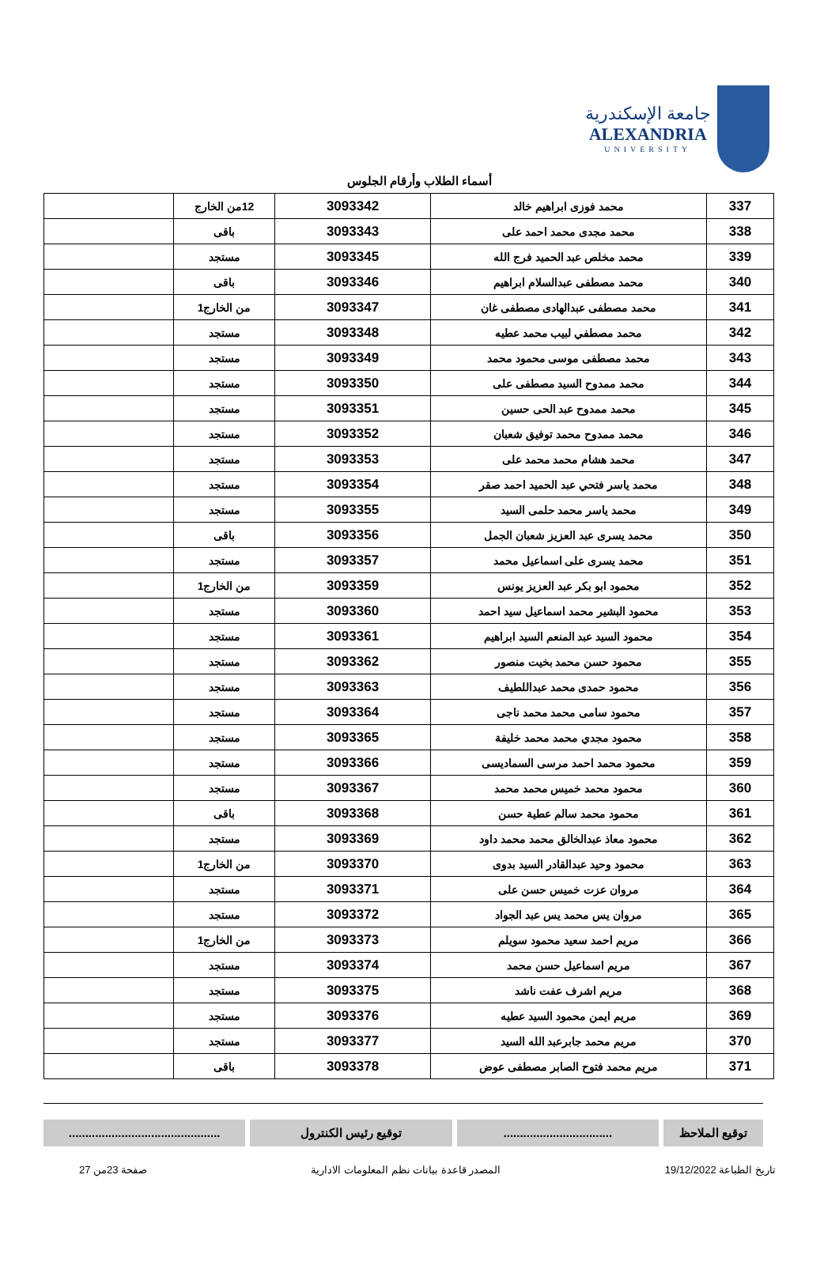جامعة الإسكندرية
ALEXANDRIA
UNIVERSITY
أسماء الطلاب وأرقام الجلوس
| 337 | محمد فوزى ابراهيم خالد | 3093342 | 12من الخارج | |
| 338 | محمد مجدى محمد احمد على | 3093343 | باقى | |
| 339 | محمد مخلص عبد الحميد فرج الله | 3093345 | مستجد | |
| 340 | محمد مصطفى عبدالسلام ابراهيم | 3093346 | باقى | |
| 341 | محمد مصطفى عبدالهادى مصطفى غان | 3093347 | من الخارج1 | |
| 342 | محمد مصطفي لبيب محمد عطيه | 3093348 | مستجد | |
| 343 | محمد مصطفى موسى محمود محمد | 3093349 | مستجد | |
| 344 | محمد ممدوح السيد مصطفى على | 3093350 | مستجد | |
| 345 | محمد ممدوح عبد الحى حسين | 3093351 | مستجد | |
| 346 | محمد ممدوح محمد توفيق شعبان | 3093352 | مستجد | |
| 347 | محمد هشام محمد محمد على | 3093353 | مستجد | |
| 348 | محمد ياسر فتحي عبد الحميد احمد صقر | 3093354 | مستجد | |
| 349 | محمد ياسر محمد حلمى السيد | 3093355 | مستجد | |
| 350 | محمد يسرى عبد العزيز شعبان الجمل | 3093356 | باقى | |
| 351 | محمد يسرى على اسماعيل محمد | 3093357 | مستجد | |
| 352 | محمود ابو بكر عبد العزيز يونس | 3093359 | من الخارج1 | |
| 353 | محمود البشير محمد اسماعيل سيد احمد | 3093360 | مستجد | |
| 354 | محمود السيد عبد المنعم السيد ابراهيم | 3093361 | مستجد | |
| 355 | محمود حسن محمد بخيت منصور | 3093362 | مستجد | |
| 356 | محمود حمدى محمد عبداللطيف | 3093363 | مستجد | |
| 357 | محمود سامى محمد محمد ناجى | 3093364 | مستجد | |
| 358 | محمود مجدي محمد محمد خليفة | 3093365 | مستجد | |
| 359 | محمود محمد احمد مرسى السماديسى | 3093366 | مستجد | |
| 360 | محمود محمد خميس محمد محمد | 3093367 | مستجد | |
| 361 | محمود محمد سالم عطية حسن | 3093368 | باقى | |
| 362 | محمود معاذ عبدالخالق محمد محمد داود | 3093369 | مستجد | |
| 363 | محمود وحيد عبدالقادر السيد بدوى | 3093370 | من الخارج1 | |
| 364 | مروان عزت خميس حسن على | 3093371 | مستجد | |
| 365 | مروان يس محمد يس عبد الجواد | 3093372 | مستجد | |
| 366 | مريم احمد سعيد محمود سويلم | 3093373 | من الخارج1 | |
| 367 | مريم اسماعيل حسن محمد | 3093374 | مستجد | |
| 368 | مريم اشرف عفت ناشد | 3093375 | مستجد | |
| 369 | مريم ايمن محمود السيد عطيه | 3093376 | مستجد | |
| 370 | مريم محمد جابرعبد الله السيد | 3093377 | مستجد | |
| 371 | مريم محمد فتوح الصابر مصطفى عوض | 3093378 | باقى | |
توقيع الملاحظ .................................
توقيع رئيس الكنترول ..............................................
تاريخ الطباعة 19/12/2022 المصدر قاعدة بيانات نظم المعلومات الادارية صفحة 23من 27